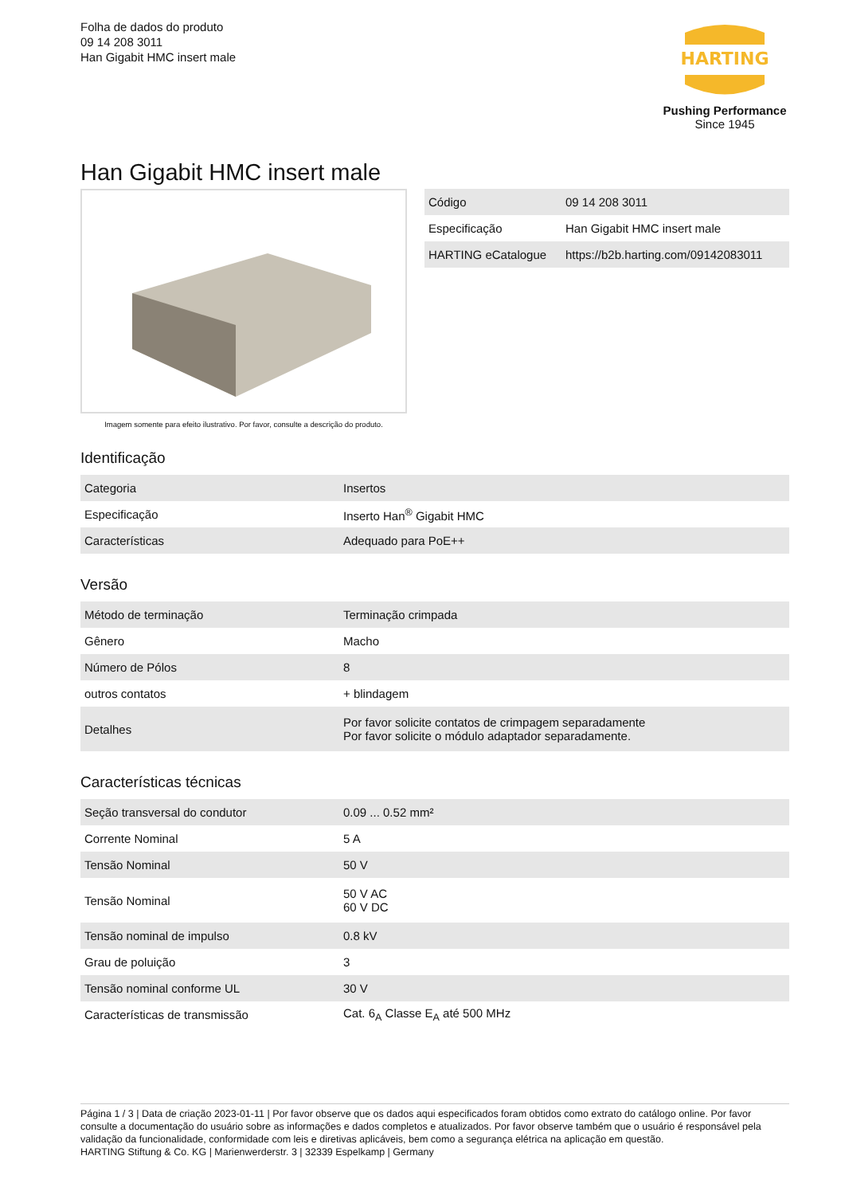Folha de dados do produto
09 14 208 3011
Han Gigabit HMC insert male
HARTING
Pushing Performance
Since 1945
Han Gigabit HMC insert male
Imagem somente para efeito ilustrativo. Por favor, consulte a descrição do produto.
| Código | 09 14 208 3011 |
| Especificação | Han Gigabit HMC insert male |
| HARTING eCatalogue | https://b2b.harting.com/09142083011 |
Identificação
| Categoria | Insertos |
| Especificação | Inserto Han<sup>®</sup> Gigabit HMC |
| Características | Adequado para PoE++ |
Versão
| Método de terminação | Terminação crimpada |
| Gênero | Macho |
| Número de Pólos | 8 |
| outros contatos | + blindagem |
| Detalhes | Por favor solicite contatos de crimpagem separadamente Por favor solicite o módulo adaptador separadamente. |
Características técnicas
| Seção transversal do condutor | 0.09 ... 0.52 mm² |
| Corrente Nominal | 5 A |
| Tensão Nominal | 50 V |
| Tensão Nominal | 50 V AC 60 V DC |
| Tensão nominal de impulso | 0.8 kV |
| Grau de poluição | 3 |
| Tensão nominal conforme UL | 30 V |
| Características de transmissão | Cat. 6<sub>A</sub> Classe E<sub>A</sub> até 500 MHz |
Página 1 / 3 | Data de criação 2023-01-11 | Por favor observe que os dados aqui especificados foram obtidos como extrato do catálogo online. Por favor consulte a documentação do usuário sobre as informações e dados completos e atualizados. Por favor observe também que o usuário é responsável pela validação da funcionalidade, conformidade com leis e diretivas aplicáveis, bem como a segurança elétrica na aplicação em questão.
HARTING Stiftung & Co. KG | Marienwerderstr. 3 | 32339 Espelkamp | Germany